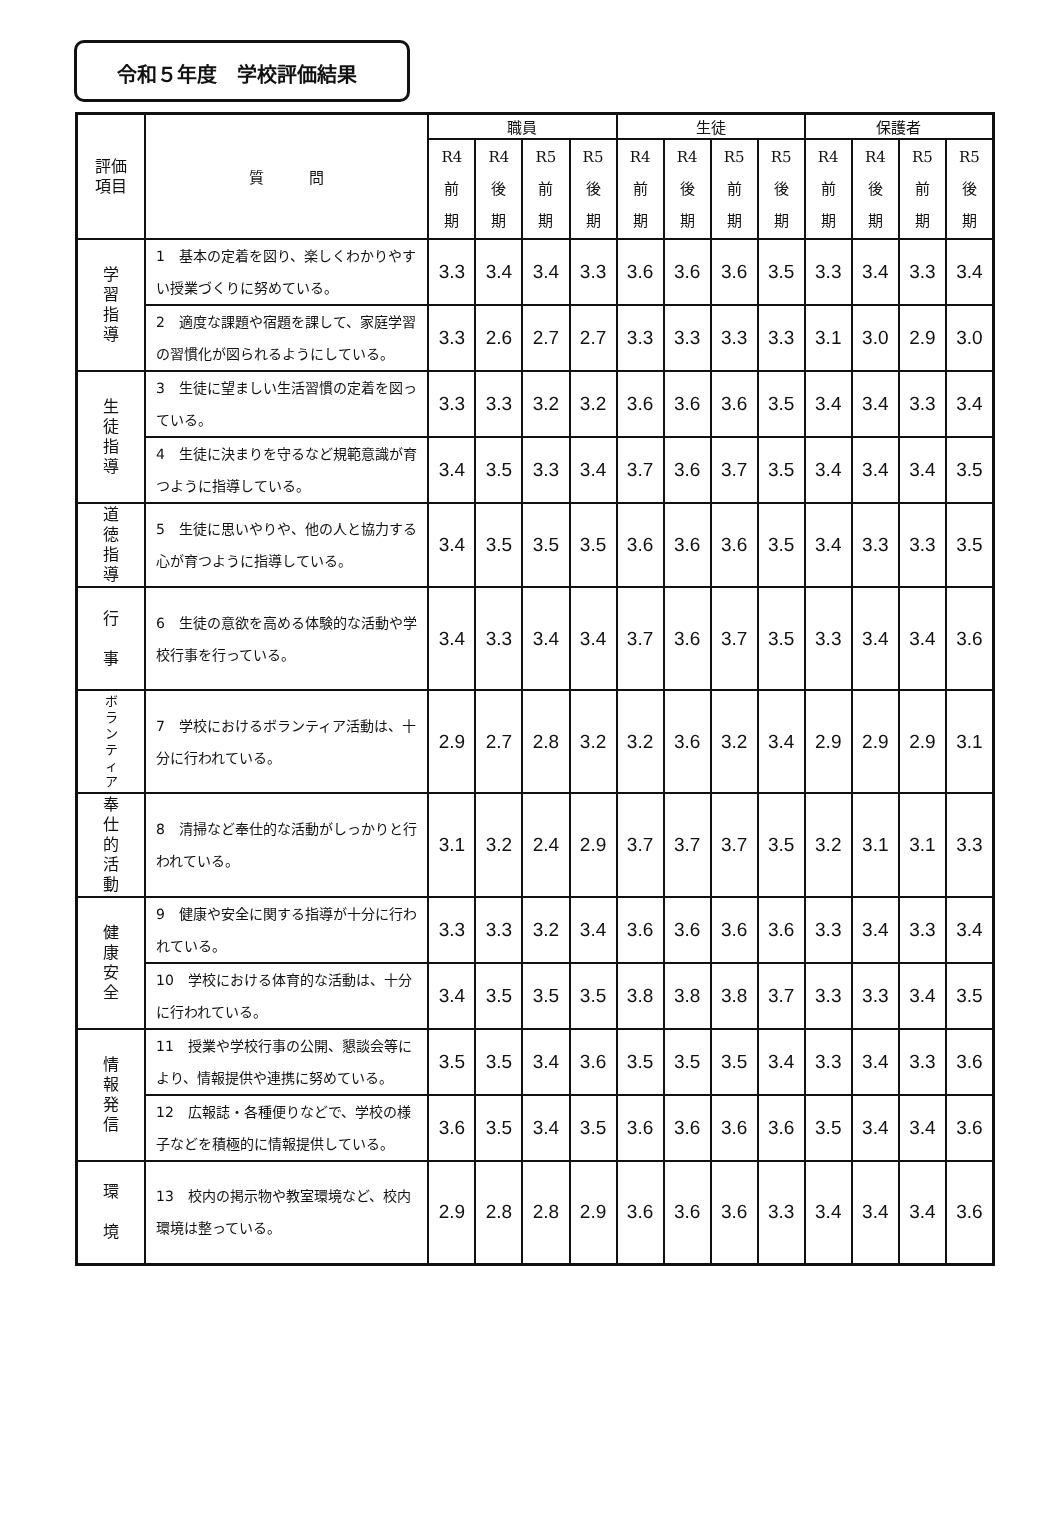令和５年度　学校評価結果
| 評価 項目 | 質 問 | 職員 | | | | 生徒 | | | | 保護者 | | | |
| --- | --- | --- | --- | --- | --- | --- | --- | --- | --- | --- | --- | --- | --- |
| | | R4 前 期 | R4 後 期 | R5 前 期 | R5 後 期 | R4 前 期 | R4 後 期 | R5 前 期 | R5 後 期 | R4 前 期 | R4 後 期 | R5 前 期 | R5 後 期 |
| 学 習 指 導 | 1 基本の定着を図り、楽しくわかりやすい授業づくりに努めている。 | 3.3 | 3.4 | 3.4 | 3.3 | 3.6 | 3.6 | 3.6 | 3.5 | 3.3 | 3.4 | 3.3 | 3.4 |
| | 2 適度な課題や宿題を課して、家庭学習の習慣化が図られるようにしている。 | 3.3 | 2.6 | 2.7 | 2.7 | 3.3 | 3.3 | 3.3 | 3.3 | 3.1 | 3.0 | 2.9 | 3.0 |
| 生 徒 指 導 | 3 生徒に望ましい生活習慣の定着を図っている。 | 3.3 | 3.3 | 3.2 | 3.2 | 3.6 | 3.6 | 3.6 | 3.5 | 3.4 | 3.4 | 3.3 | 3.4 |
| | 4 生徒に決まりを守るなど規範意識が育つように指導している。 | 3.4 | 3.5 | 3.3 | 3.4 | 3.7 | 3.6 | 3.7 | 3.5 | 3.4 | 3.4 | 3.4 | 3.5 |
| 道 徳 指 導 | 5 生徒に思いやりや、他の人と協力する心が育つように指導している。 | 3.4 | 3.5 | 3.5 | 3.5 | 3.6 | 3.6 | 3.6 | 3.5 | 3.4 | 3.3 | 3.3 | 3.5 |
| 行 事 | 6 生徒の意欲を高める体験的な活動や学校行事を行っている。 | 3.4 | 3.3 | 3.4 | 3.4 | 3.7 | 3.6 | 3.7 | 3.5 | 3.3 | 3.4 | 3.4 | 3.6 |
| ボ ラ ン テ ィ ア | 7 学校におけるボランティア活動は、十分に行われている。 | 2.9 | 2.7 | 2.8 | 3.2 | 3.2 | 3.6 | 3.2 | 3.4 | 2.9 | 2.9 | 2.9 | 3.1 |
| 奉 仕 的 活 動 | 8 清掃など奉仕的な活動がしっかりと行われている。 | 3.1 | 3.2 | 2.4 | 2.9 | 3.7 | 3.7 | 3.7 | 3.5 | 3.2 | 3.1 | 3.1 | 3.3 |
| 健 康 安 全 | 9 健康や安全に関する指導が十分に行われている。 | 3.3 | 3.3 | 3.2 | 3.4 | 3.6 | 3.6 | 3.6 | 3.6 | 3.3 | 3.4 | 3.3 | 3.4 |
| | 10 学校における体育的な活動は、十分に行われている。 | 3.4 | 3.5 | 3.5 | 3.5 | 3.8 | 3.8 | 3.8 | 3.7 | 3.3 | 3.3 | 3.4 | 3.5 |
| 情 報 発 信 | 11 授業や学校行事の公開、懇談会等により、情報提供や連携に努めている。 | 3.5 | 3.5 | 3.4 | 3.6 | 3.5 | 3.5 | 3.5 | 3.4 | 3.3 | 3.4 | 3.3 | 3.6 |
| | 12 広報誌・各種便りなどで、学校の様子などを積極的に情報提供している。 | 3.6 | 3.5 | 3.4 | 3.5 | 3.6 | 3.6 | 3.6 | 3.6 | 3.5 | 3.4 | 3.4 | 3.6 |
| 環 境 | 13 校内の掲示物や教室環境など、校内環境は整っている。 | 2.9 | 2.8 | 2.8 | 2.9 | 3.6 | 3.6 | 3.6 | 3.3 | 3.4 | 3.4 | 3.4 | 3.6 |